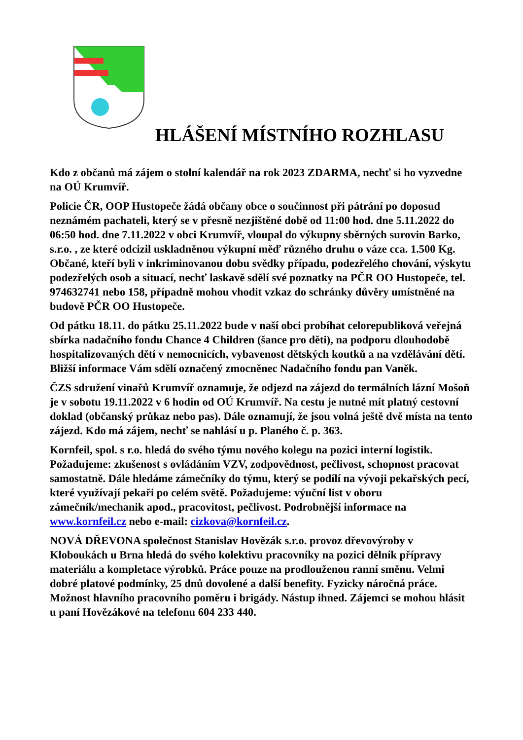HLÁŠENÍ MÍSTNÍHO ROZHLASU
Kdo z občanů má zájem o stolní kalendář na rok 2023 ZDARMA, nechť si ho vyzvedne na OÚ Krumvíř.
Policie ČR, OOP Hustopeče žádá občany obce o součinnost při pátrání po doposud neznámém pachateli, který se v přesně nezjištěné době od 11:00 hod. dne 5.11.2022 do 06:50 hod. dne 7.11.2022 v obci Krumvíř, vloupal do výkupny sběrných surovin Barko, s.r.o. , ze které odcizil uskladněnou výkupní měď různého druhu o váze cca. 1.500 Kg. Občané, kteří byli v inkriminovanou dobu svědky případu, podezřelého chování, výskytu podezřelých osob a situací, nechť laskavě sdělí své poznatky na PČR OO Hustopeče, tel. 974632741 nebo 158, případně mohou vhodit vzkaz do schránky důvěry umístněné na budově PČR OO Hustopeče.
Od pátku 18.11. do pátku 25.11.2022 bude v naší obci probíhat celorepubliková veřejná sbírka nadačního fondu Chance 4 Children (šance pro děti), na podporu dlouhodobě hospitalizovaných dětí v nemocnicích, vybavenost dětských koutků a na vzdělávání dětí. Bližší informace Vám sdělí označený zmocněnec Nadačního fondu pan Vaněk.
ČZS sdružení vinařů Krumvíř oznamuje, že odjezd na zájezd do termálních lázní Mošoň je v sobotu 19.11.2022 v 6 hodin od OÚ Krumvíř. Na cestu je nutné mít platný cestovní doklad (občanský průkaz nebo pas). Dále oznamují, že jsou volná ještě dvě místa na tento zájezd. Kdo má zájem, nechť se nahlásí u p. Planého č. p. 363.
Kornfeil, spol. s r.o. hledá do svého týmu nového kolegu na pozici interní logistik. Požadujeme: zkušenost s ovládáním VZV, zodpovědnost, pečlivost, schopnost pracovat samostatně. Dále hledáme zámečníky do týmu, který se podílí na vývoji pekařských pecí, které využívají pekaři po celém světě. Požadujeme: výuční list v oboru zámečník/mechanik apod., pracovitost, pečlivost. Podrobnější informace na www.kornfeil.cz nebo e-mail: cizkova@kornfeil.cz.
NOVÁ DŘEVONA společnost Stanislav Hovězák s.r.o. provoz dřevovýroby v Kloboukách u Brna hledá do svého kolektivu pracovníky na pozici dělník přípravy materiálu a kompletace výrobků. Práce pouze na prodlouženou ranní směnu. Velmi dobré platové podmínky, 25 dnů dovolené a další benefity. Fyzicky náročná práce. Možnost hlavního pracovního poměru i brigády. Nástup ihned. Zájemci se mohou hlásit u paní Hovězákové na telefonu 604 233 440.